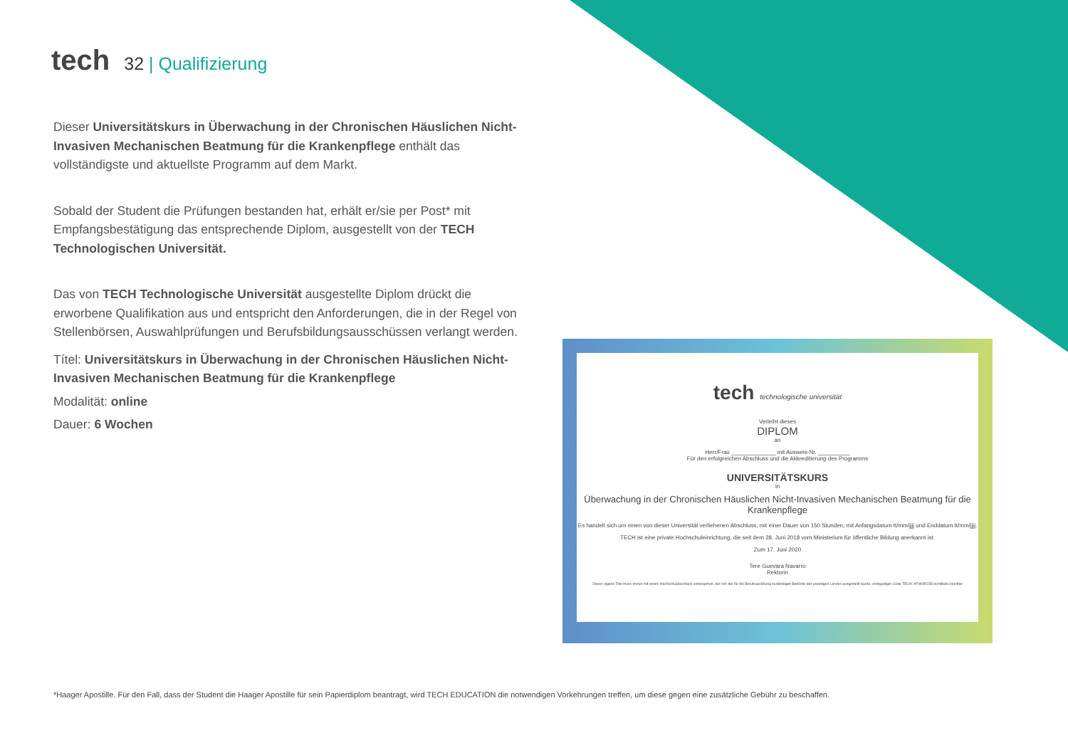tech
32 | Qualifizierung
Dieser Universitätskurs in Überwachung in der Chronischen Häuslichen Nicht-Invasiven Mechanischen Beatmung für die Krankenpflege enthält das vollständigste und aktuellste Programm auf dem Markt.
Sobald der Student die Prüfungen bestanden hat, erhält er/sie per Post* mit Empfangsbestätigung das entsprechende Diplom, ausgestellt von der TECH Technologischen Universität.
Das von TECH Technologische Universität ausgestellte Diplom drückt die erworbene Qualifikation aus und entspricht den Anforderungen, die in der Regel von Stellenbörsen, Auswahlprüfungen und Berufsbildungsausschüssen verlangt werden.
Títel: Universitätskurs in Überwachung in der Chronischen Häuslichen Nicht-Invasiven Mechanischen Beatmung für die Krankenpflege
Modalität: online
Dauer: 6 Wochen
tech technologische universität
Verleiht dieses
DIPLOM
an
Herr/Frau ______________ mit Ausweis-Nr. __________
Für den erfolgreichen Abschluss und die Akkreditierung des Programms
UNIVERSITÄTSKURS
in
Überwachung in der Chronischen Häuslichen Nicht-Invasiven Mechanischen Beatmung für die Krankenpflege
Es handelt sich um einen von dieser Universität verliehenen Abschluss, mit einer Dauer von 150 Stunden, mit Anfangsdatum tt/mm/jjjj und Enddatum tt/mm/jjjj.
TECH ist eine private Hochschuleinrichtung, die seit dem 28. Juni 2018 vom Ministerium für öffentliche Bildung anerkannt ist.
Zum 17. Juni 2020
Tere Guevara Navarro
Rektorin
Dieser eigene Titel muss immer mit einem Hochschulabschluss einhergehen, der von der für die Berufsausübung zuständigen Behörde des jeweiligen Landes ausgestellt wurde. einzigartiger Code TECH: AFWOR235 techtitute.com/titel
*Haager Apostille. Für den Fall, dass der Student die Haager Apostille für sein Papierdiplom beantragt, wird TECH EDUCATION die notwendigen Vorkehrungen treffen, um diese gegen eine zusätzliche Gebühr zu beschaffen.